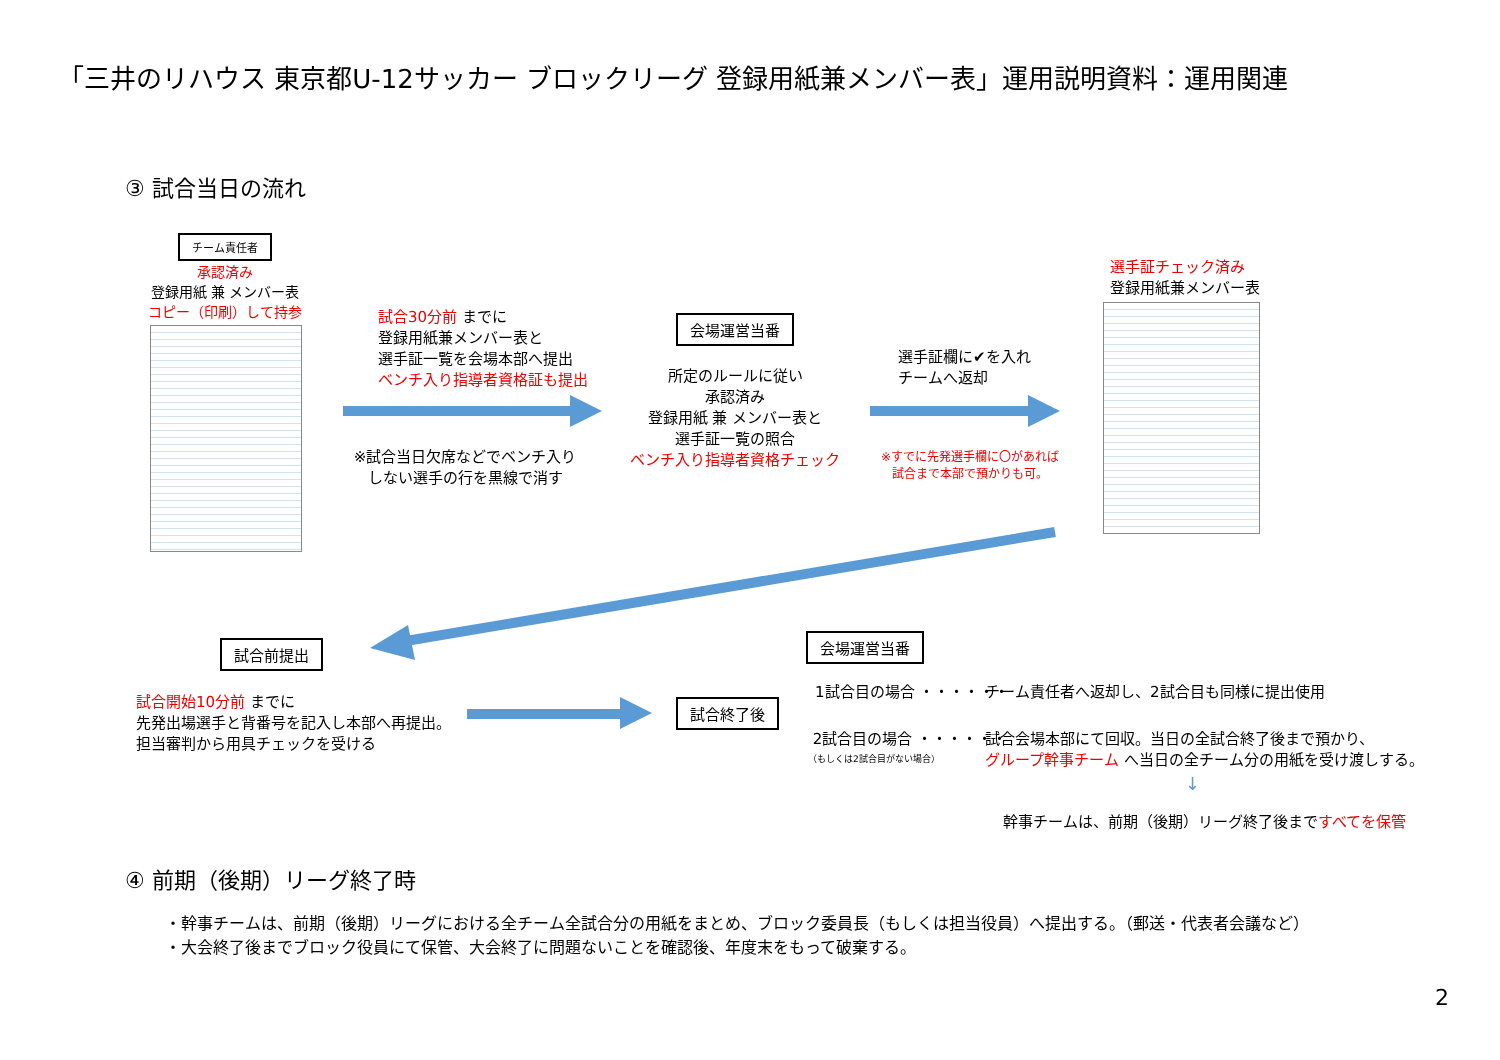「三井のリハウス 東京都U-12サッカー ブロックリーグ 登録用紙兼メンバー表」運用説明資料：運用関連
③ 試合当日の流れ
チーム責任者
承認済み
登録用紙 兼 メンバー表
コピー（印刷）して持参
試合30分前 までに
登録用紙兼メンバー表と
選手証一覧を会場本部へ提出
ベンチ入り指導者資格証も提出
※試合当日欠席などでベンチ入り
しない選手の行を黒線で消す
会場運営当番
所定のルールに従い
承認済み
登録用紙 兼 メンバー表と
選手証一覧の照合
ベンチ入り指導者資格チェック
選手証欄に✔を入れ
チームへ返却
※すでに先発選手欄に〇があれば
試合まで本部で預かりも可。
選手証チェック済み
登録用紙兼メンバー表
試合前提出
試合開始10分前 までに
先発出場選手と背番号を記入し本部へ再提出。
担当審判から用具チェックを受ける
試合終了後
会場運営当番
1試合目の場合 ・・・・・・
チーム責任者へ返却し、2試合目も同様に提出使用
2試合目の場合 ・・・・・・
（もしくは2試合目がない場合）
試合会場本部にて回収。当日の全試合終了後まで預かり、
グループ幹事チーム へ当日の全チーム分の用紙を受け渡しする。
↓
幹事チームは、前期（後期）リーグ終了後まですべてを保管
④ 前期（後期）リーグ終了時
・幹事チームは、前期（後期）リーグにおける全チーム全試合分の用紙をまとめ、ブロック委員長（もしくは担当役員）へ提出する。（郵送・代表者会議など）
・大会終了後までブロック役員にて保管、大会終了に問題ないことを確認後、年度末をもって破棄する。
2